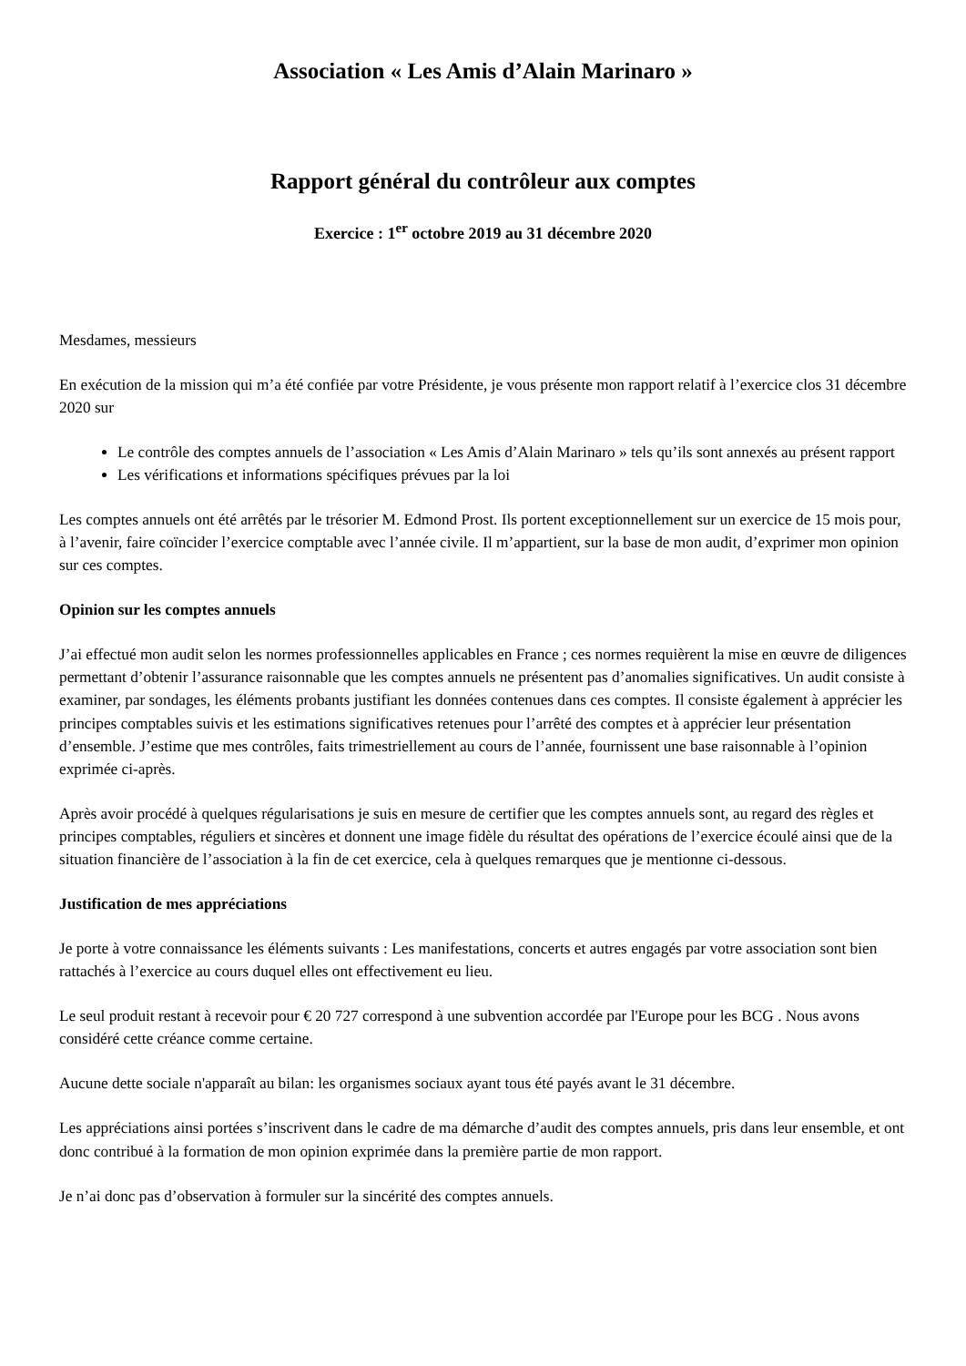Association « Les Amis d’Alain Marinaro »
Rapport général du contrôleur aux comptes
Exercice : 1<sup>er</sup> octobre 2019 au 31 décembre 2020
Mesdames, messieurs
En exécution de la mission qui m’a été confiée par votre Présidente, je vous présente mon rapport relatif à l’exercice clos 31 décembre 2020 sur
Le contrôle des comptes annuels de l’association « Les Amis d’Alain Marinaro » tels qu’ils sont annexés au présent rapport
Les vérifications et informations spécifiques prévues par la loi
Les comptes annuels ont été arrêtés par le trésorier M. Edmond Prost. Ils portent exceptionnellement sur un exercice de 15 mois pour, à l’avenir, faire coïncider l’exercice comptable avec l’année civile. Il m’appartient, sur la base de mon audit, d’exprimer mon opinion sur ces comptes.
Opinion sur les comptes annuels
J’ai effectué mon audit selon les normes professionnelles applicables en France ; ces normes requièrent la mise en œuvre de diligences permettant d’obtenir l’assurance raisonnable que les comptes annuels ne présentent pas d’anomalies significatives. Un audit consiste à examiner, par sondages, les éléments probants justifiant les données contenues dans ces comptes. Il consiste également à apprécier les principes comptables suivis et les estimations significatives retenues pour l’arrêté des comptes et à apprécier leur présentation d’ensemble. J’estime que mes contrôles, faits trimestriellement au cours de l’année, fournissent une base raisonnable à l’opinion exprimée ci-après.
Après avoir procédé à quelques régularisations je suis en mesure de certifier que les comptes annuels sont, au regard des règles et principes comptables, réguliers et sincères et donnent une image fidèle du résultat des opérations de l’exercice écoulé ainsi que de la situation financière de l’association à la fin de cet exercice, cela à quelques remarques que je mentionne ci-dessous.
Justification de mes appréciations
Je porte à votre connaissance les éléments suivants : Les manifestations, concerts et autres engagés par votre association sont bien rattachés à l’exercice au cours duquel elles ont effectivement eu lieu.
Le seul produit restant à recevoir pour € 20 727 correspond à une subvention accordée par l'Europe pour les BCG . Nous avons considéré cette créance comme certaine.
Aucune dette sociale n'apparaît au bilan: les organismes sociaux ayant tous été payés avant le 31 décembre.
Les appréciations ainsi portées s’inscrivent dans le cadre de ma démarche d’audit des comptes annuels, pris dans leur ensemble, et ont donc contribué à la formation de mon opinion exprimée dans la première partie de mon rapport.
Je n’ai donc pas d’observation à formuler sur la sincérité des comptes annuels.